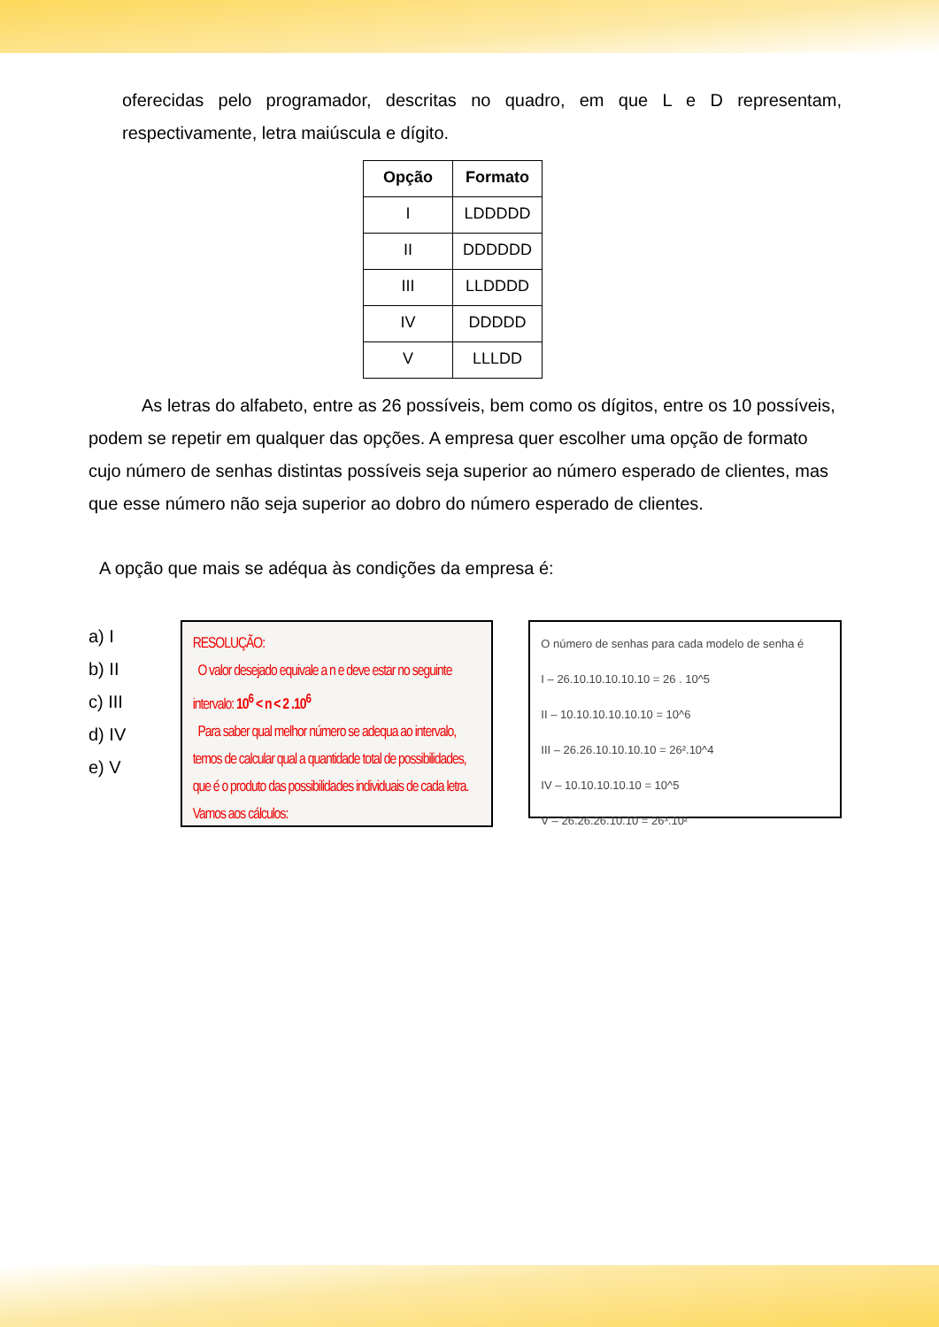oferecidas pelo programador, descritas no quadro, em que L e D representam, respectivamente, letra maiúscula e dígito.
| Opção | Formato |
| --- | --- |
| I | LDDDDD |
| II | DDDDDD |
| III | LLDDDD |
| IV | DDDDD |
| V | LLLDD |
As letras do alfabeto, entre as 26 possíveis, bem como os dígitos, entre os 10 possíveis, podem se repetir em qualquer das opções. A empresa quer escolher uma opção de formato cujo número de senhas distintas possíveis seja superior ao número esperado de clientes, mas que esse número não seja superior ao dobro do número esperado de clientes.
A opção que mais se adéqua às condições da empresa é:
a) I
b) II
c) III
d) IV
e) V
RESOLUÇÃO:
O valor desejado equivale a n e deve estar no seguinte intervalo: 10<sup>6</sup> < n < 2 .10<sup>6</sup>
Para saber qual melhor número se adequa ao intervalo, temos de calcular qual a quantidade total de possibilidades, que é o produto das possibilidades individuais de cada letra. Vamos aos cálculos:
O número de senhas para cada modelo de senha é
I – 26.10.10.10.10.10 = 26 . 10^5
II – 10.10.10.10.10.10 = 10^6
III – 26.26.10.10.10.10 = 26².10^4
IV – 10.10.10.10.10 = 10^5
V – 26.26.26.10.10 = 26³.10²